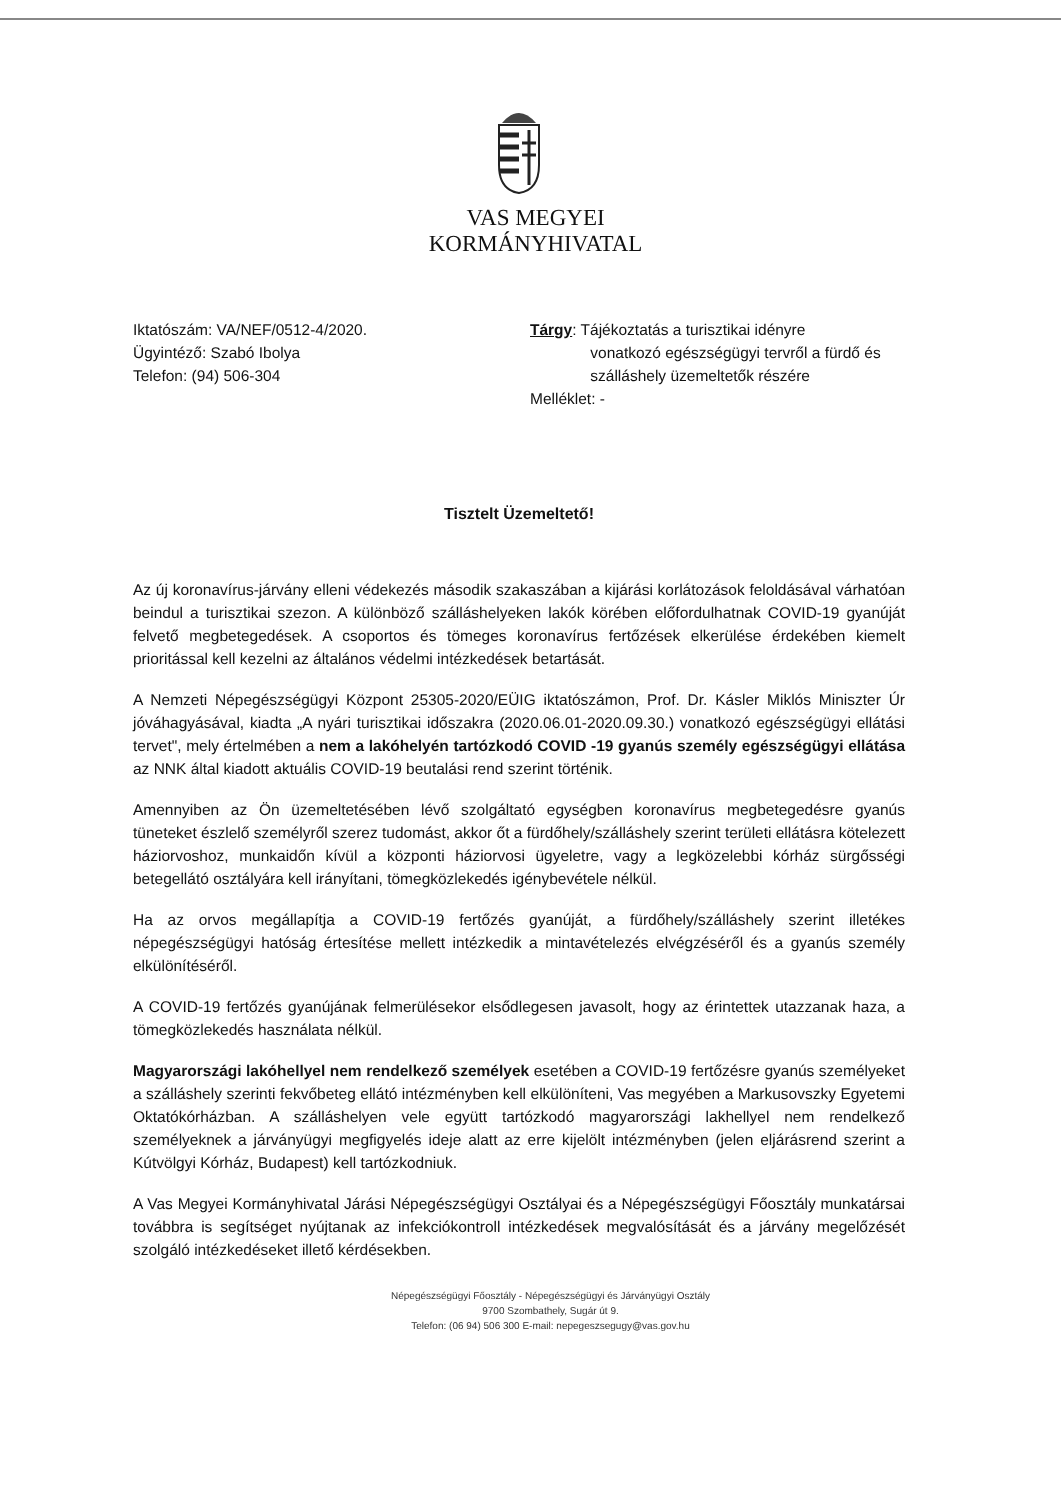VAS MEGYEI
KORMÁNYHIVATAL
Iktatószám: VA/NEF/0512-4/2020.
Ügyintéző: Szabó Ibolya
Telefon: (94) 506-304
Tárgy: Tájékoztatás a turisztikai idényre
vonatkozó egészségügyi tervről a fürdő és
szálláshely üzemeltetők részére
Melléklet: -
Tisztelt Üzemeltető!
Az új koronavírus-járvány elleni védekezés második szakaszában a kijárási korlátozások feloldásával várhatóan beindul a turisztikai szezon. A különböző szálláshelyeken lakók körében előfordulhatnak COVID-19 gyanúját felvető megbetegedések. A csoportos és tömeges koronavírus fertőzések elkerülése érdekében kiemelt prioritással kell kezelni az általános védelmi intézkedések betartását.
A Nemzeti Népegészségügyi Központ 25305-2020/EÜIG iktatószámon, Prof. Dr. Kásler Miklós Miniszter Úr jóváhagyásával, kiadta „A nyári turisztikai időszakra (2020.06.01-2020.09.30.) vonatkozó egészségügyi ellátási tervet", mely értelmében a nem a lakóhelyén tartózkodó COVID -19 gyanús személy egészségügyi ellátása az NNK által kiadott aktuális COVID-19 beutalási rend szerint történik.
Amennyiben az Ön üzemeltetésében lévő szolgáltató egységben koronavírus megbetegedésre gyanús tüneteket észlelő személyről szerez tudomást, akkor őt a fürdőhely/szálláshely szerint területi ellátásra kötelezett háziorvoshoz, munkaidőn kívül a központi háziorvosi ügyeletre, vagy a legközelebbi kórház sürgősségi betegellátó osztályára kell irányítani, tömegközlekedés igénybevétele nélkül.
Ha az orvos megállapítja a COVID-19 fertőzés gyanúját, a fürdőhely/szálláshely szerint illetékes népegészségügyi hatóság értesítése mellett intézkedik a mintavételezés elvégzéséről és a gyanús személy elkülönítéséről.
A COVID-19 fertőzés gyanújának felmerülésekor elsődlegesen javasolt, hogy az érintettek utazzanak haza, a tömegközlekedés használata nélkül.
Magyarországi lakóhellyel nem rendelkező személyek esetében a COVID-19 fertőzésre gyanús személyeket a szálláshely szerinti fekvőbeteg ellátó intézményben kell elkülöníteni, Vas megyében a Markusovszky Egyetemi Oktatókórházban. A szálláshelyen vele együtt tartózkodó magyarországi lakhellyel nem rendelkező személyeknek a járványügyi megfigyelés ideje alatt az erre kijelölt intézményben (jelen eljárásrend szerint a Kútvölgyi Kórház, Budapest) kell tartózkodniuk.
A Vas Megyei Kormányhivatal Járási Népegészségügyi Osztályai és a Népegészségügyi Főosztály munkatársai továbbra is segítséget nyújtanak az infekciókontroll intézkedések megvalósítását és a járvány megelőzését szolgáló intézkedéseket illető kérdésekben.
Népegészségügyi Főosztály - Népegészségügyi és Járványügyi Osztály
9700 Szombathely, Sugár út 9.
Telefon: (06 94) 506 300 E-mail: nepegeszsegugy@vas.gov.hu